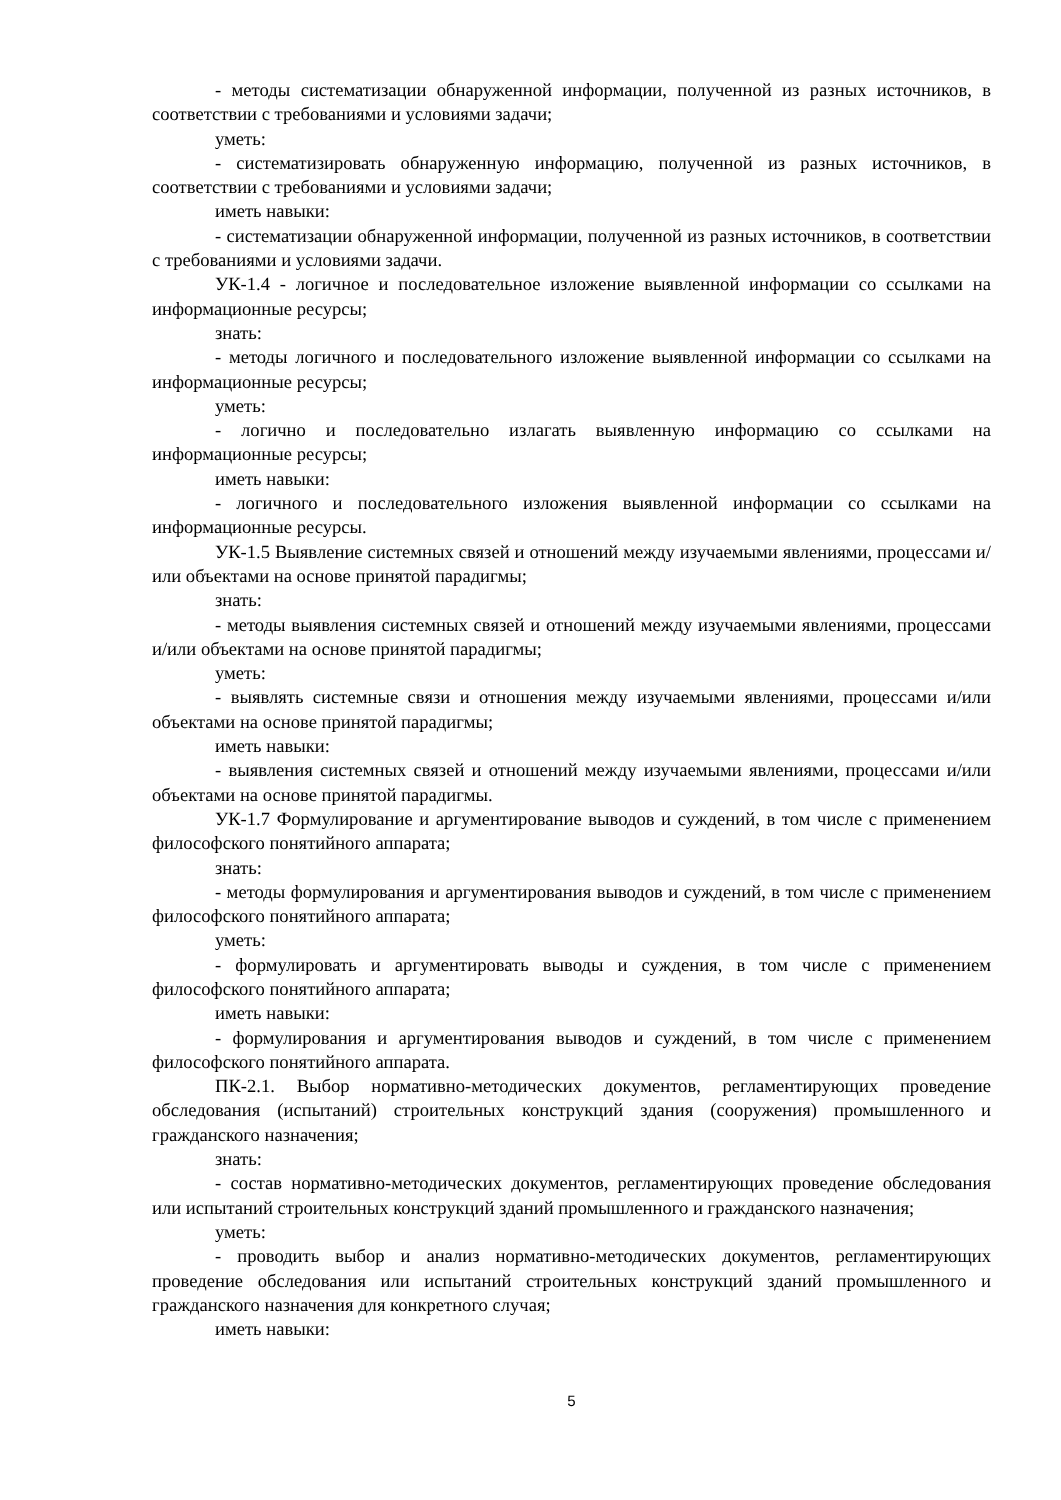- методы систематизации обнаруженной информации, полученной из разных источников, в соответствии с требованиями и условиями задачи;
уметь:
- систематизировать обнаруженную информацию, полученной из разных источников, в соответствии с требованиями и условиями задачи;
иметь навыки:
- систематизации обнаруженной информации, полученной из разных источников, в соответствии с требованиями и условиями задачи.
УК-1.4 - логичное и последовательное изложение выявленной информации со ссылками на информационные ресурсы;
знать:
- методы логичного и последовательного изложение выявленной информации со ссылками на информационные ресурсы;
уметь:
- логично и последовательно излагать выявленную информацию со ссылками на информационные ресурсы;
иметь навыки:
- логичного и последовательного изложения выявленной информации со ссылками на информационные ресурсы.
УК-1.5 Выявление системных связей и отношений между изучаемыми явлениями, процессами и/или объектами на основе принятой парадигмы;
знать:
- методы выявления системных связей и отношений между изучаемыми явлениями, процессами и/или объектами на основе принятой парадигмы;
уметь:
- выявлять системные связи и отношения между изучаемыми явлениями, процессами и/или объектами на основе принятой парадигмы;
иметь навыки:
- выявления системных связей и отношений между изучаемыми явлениями, процессами и/или объектами на основе принятой парадигмы.
УК-1.7 Формулирование и аргументирование выводов и суждений, в том числе с применением философского понятийного аппарата;
знать:
- методы формулирования и аргументирования выводов и суждений, в том числе с применением философского понятийного аппарата;
уметь:
- формулировать и аргументировать выводы и суждения, в том числе с применением философского понятийного аппарата;
иметь навыки:
- формулирования и аргументирования выводов и суждений, в том числе с применением философского понятийного аппарата.
ПК-2.1. Выбор нормативно-методических документов, регламентирующих проведение обследования (испытаний) строительных конструкций здания (сооружения) промышленного и гражданского назначения;
знать:
- состав нормативно-методических документов, регламентирующих проведение обследования или испытаний строительных конструкций зданий промышленного и гражданского назначения;
уметь:
- проводить выбор и анализ нормативно-методических документов, регламентирующих проведение обследования или испытаний строительных конструкций зданий промышленного и гражданского назначения для конкретного случая;
иметь навыки:
5